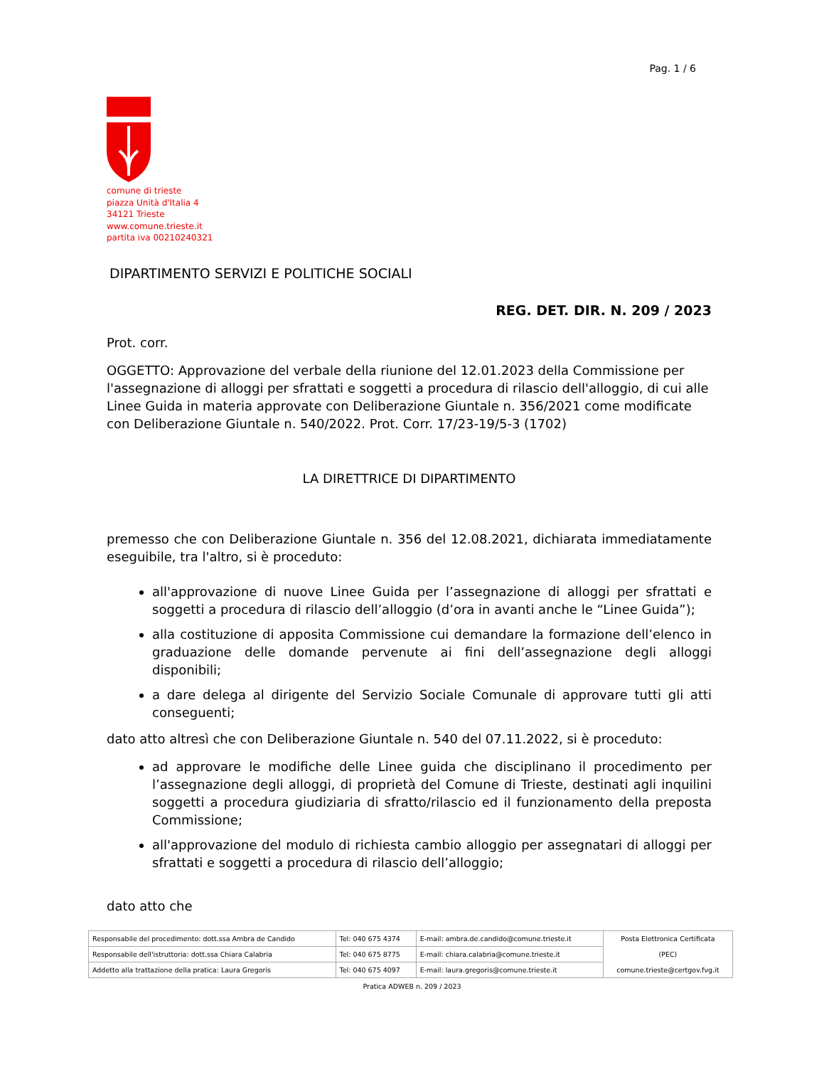Pag. 1 / 6
comune di trieste
piazza Unità d'Italia 4
34121 Trieste
www.comune.trieste.it
partita iva 00210240321
DIPARTIMENTO SERVIZI E POLITICHE SOCIALI
REG. DET. DIR. N. 209 / 2023
Prot. corr.
OGGETTO: Approvazione del verbale della riunione del 12.01.2023 della Commissione per l'assegnazione di alloggi per sfrattati e soggetti a procedura di rilascio dell'alloggio, di cui alle Linee Guida in materia approvate con Deliberazione Giuntale n. 356/2021 come modificate con Deliberazione Giuntale n. 540/2022. Prot. Corr. 17/23-19/5-3 (1702)
LA DIRETTRICE DI DIPARTIMENTO
premesso che con Deliberazione Giuntale n. 356 del 12.08.2021, dichiarata immediatamente eseguibile, tra l'altro, si è proceduto:
all'approvazione di nuove Linee Guida per l’assegnazione di alloggi per sfrattati e soggetti a procedura di rilascio dell’alloggio (d’ora in avanti anche le “Linee Guida”);
alla costituzione di apposita Commissione cui demandare la formazione dell’elenco in graduazione delle domande pervenute ai fini dell’assegnazione degli alloggi disponibili;
a dare delega al dirigente del Servizio Sociale Comunale di approvare tutti gli atti conseguenti;
dato atto altresì che con Deliberazione Giuntale n. 540 del 07.11.2022, si è proceduto:
ad approvare le modifiche delle Linee guida che disciplinano il procedimento per l’assegnazione degli alloggi, di proprietà del Comune di Trieste, destinati agli inquilini soggetti a procedura giudiziaria di sfratto/rilascio ed il funzionamento della preposta Commissione;
all'approvazione del modulo di richiesta cambio alloggio per assegnatari di alloggi per sfrattati e soggetti a procedura di rilascio dell’alloggio;
dato atto che
| Responsabile del procedimento: dott.ssa Ambra de Candido | Tel: 040 675 4374 | E-mail: ambra.de.candido@comune.trieste.it | Posta Elettronica Certificata |
| Responsabile dell'istruttoria: dott.ssa Chiara Calabria | Tel: 040 675 8775 | E-mail: chiara.calabria@comune.trieste.it | (PEC) |
| Addetto alla trattazione della pratica: Laura Gregoris | Tel: 040 675 4097 | E-mail: laura.gregoris@comune.trieste.it | comune.trieste@certgov.fvg.it |
Pratica ADWEB n. 209 / 2023